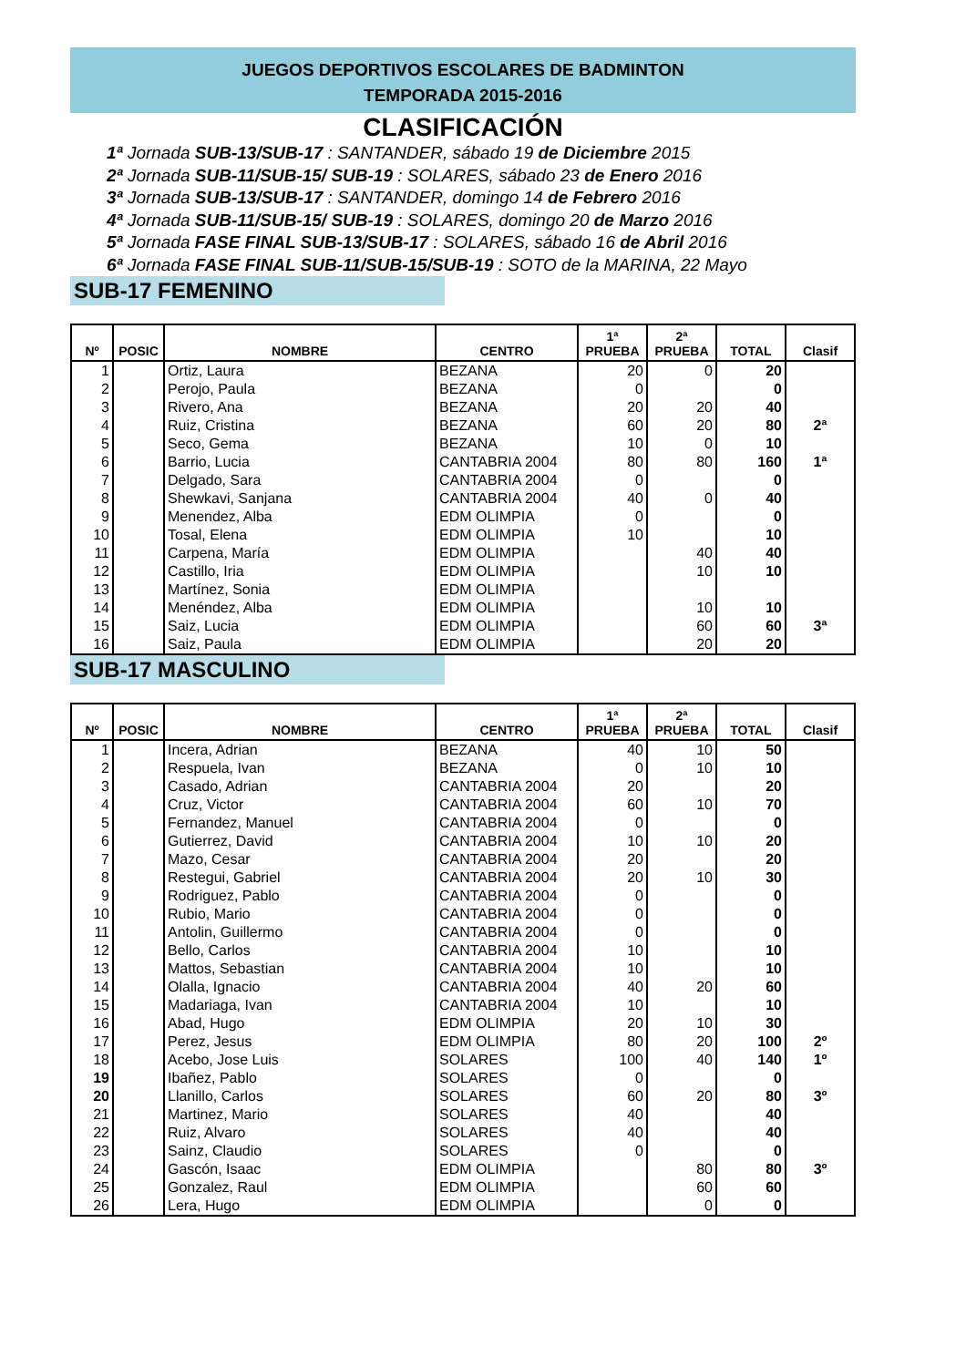JUEGOS DEPORTIVOS ESCOLARES DE BADMINTON
TEMPORADA 2015-2016
CLASIFICACIÓN
1ª Jornada SUB-13/SUB-17 : SANTANDER, sábado 19 de Diciembre 2015
2ª Jornada SUB-11/SUB-15/ SUB-19 : SOLARES, sábado 23 de Enero 2016
3ª Jornada SUB-13/SUB-17 : SANTANDER, domingo 14 de Febrero 2016
4ª Jornada SUB-11/SUB-15/ SUB-19 : SOLARES, domingo 20 de Marzo 2016
5ª Jornada FASE FINAL SUB-13/SUB-17 : SOLARES, sábado 16 de Abril 2016
6ª Jornada FASE FINAL SUB-11/SUB-15/SUB-19 : SOTO de la MARINA, 22 Mayo
SUB-17 FEMENINO
| Nº | POSIC | NOMBRE | CENTRO | 1ª PRUEBA | 2ª PRUEBA | TOTAL | Clasif |
| --- | --- | --- | --- | --- | --- | --- | --- |
| 1 | | Ortiz, Laura | BEZANA | 20 | 0 | 20 | |
| 2 | | Perojo, Paula | BEZANA | 0 | | 0 | |
| 3 | | Rivero, Ana | BEZANA | 20 | 20 | 40 | |
| 4 | | Ruiz, Cristina | BEZANA | 60 | 20 | 80 | 2ª |
| 5 | | Seco, Gema | BEZANA | 10 | 0 | 10 | |
| 6 | | Barrio, Lucia | CANTABRIA 2004 | 80 | 80 | 160 | 1ª |
| 7 | | Delgado, Sara | CANTABRIA 2004 | 0 | | 0 | |
| 8 | | Shewkavi, Sanjana | CANTABRIA 2004 | 40 | 0 | 40 | |
| 9 | | Menendez, Alba | EDM OLIMPIA | 0 | | 0 | |
| 10 | | Tosal, Elena | EDM OLIMPIA | 10 | | 10 | |
| 11 | | Carpena, María | EDM OLIMPIA | | 40 | 40 | |
| 12 | | Castillo, Iria | EDM OLIMPIA | | 10 | 10 | |
| 13 | | Martínez, Sonia | EDM OLIMPIA | | | | |
| 14 | | Menéndez, Alba | EDM OLIMPIA | | 10 | 10 | |
| 15 | | Saiz, Lucia | EDM OLIMPIA | | 60 | 60 | 3ª |
| 16 | | Saiz, Paula | EDM OLIMPIA | | 20 | 20 | |
SUB-17 MASCULINO
| Nº | POSIC | NOMBRE | CENTRO | 1ª PRUEBA | 2ª PRUEBA | TOTAL | Clasif |
| --- | --- | --- | --- | --- | --- | --- | --- |
| 1 | | Incera, Adrian | BEZANA | 40 | 10 | 50 | |
| 2 | | Respuela, Ivan | BEZANA | 0 | 10 | 10 | |
| 3 | | Casado, Adrian | CANTABRIA 2004 | 20 | | 20 | |
| 4 | | Cruz, Victor | CANTABRIA 2004 | 60 | 10 | 70 | |
| 5 | | Fernandez, Manuel | CANTABRIA 2004 | 0 | | 0 | |
| 6 | | Gutierrez, David | CANTABRIA 2004 | 10 | 10 | 20 | |
| 7 | | Mazo, Cesar | CANTABRIA 2004 | 20 | | 20 | |
| 8 | | Restegui, Gabriel | CANTABRIA 2004 | 20 | 10 | 30 | |
| 9 | | Rodriguez, Pablo | CANTABRIA 2004 | 0 | | 0 | |
| 10 | | Rubio, Mario | CANTABRIA 2004 | 0 | | 0 | |
| 11 | | Antolin, Guillermo | CANTABRIA 2004 | 0 | | 0 | |
| 12 | | Bello, Carlos | CANTABRIA 2004 | 10 | | 10 | |
| 13 | | Mattos, Sebastian | CANTABRIA 2004 | 10 | | 10 | |
| 14 | | Olalla, Ignacio | CANTABRIA 2004 | 40 | 20 | 60 | |
| 15 | | Madariaga, Ivan | CANTABRIA 2004 | 10 | | 10 | |
| 16 | | Abad, Hugo | EDM OLIMPIA | 20 | 10 | 30 | |
| 17 | | Perez, Jesus | EDM OLIMPIA | 80 | 20 | 100 | 2º |
| 18 | | Acebo, Jose Luis | SOLARES | 100 | 40 | 140 | 1º |
| 19 | | Ibañez, Pablo | SOLARES | 0 | | 0 | |
| 20 | | Llanillo, Carlos | SOLARES | 60 | 20 | 80 | 3º |
| 21 | | Martinez, Mario | SOLARES | 40 | | 40 | |
| 22 | | Ruiz, Alvaro | SOLARES | 40 | | 40 | |
| 23 | | Sainz, Claudio | SOLARES | 0 | | 0 | |
| 24 | | Gascón, Isaac | EDM OLIMPIA | | 80 | 80 | 3º |
| 25 | | Gonzalez, Raul | EDM OLIMPIA | | 60 | 60 | |
| 26 | | Lera, Hugo | EDM OLIMPIA | | 0 | 0 | |